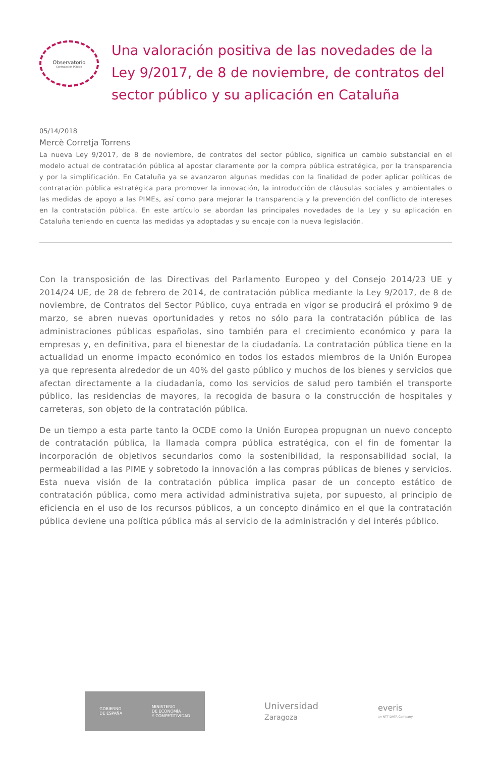Observatorio
Contratación Pública
Una valoración positiva de las novedades de la Ley 9/2017, de 8 de noviembre, de contratos del sector público y su aplicación en Cataluña
05/14/2018
Mercè Corretja Torrens
La nueva Ley 9/2017, de 8 de noviembre, de contratos del sector público, significa un cambio substancial en el modelo actual de contratación pública al apostar claramente por la compra pública estratégica, por la transparencia y por la simplificación. En Cataluña ya se avanzaron algunas medidas con la finalidad de poder aplicar políticas de contratación pública estratégica para promover la innovación, la introducción de cláusulas sociales y ambientales o las medidas de apoyo a las PIMEs, así como para mejorar la transparencia y la prevención del conflicto de intereses en la contratación pública. En este artículo se abordan las principales novedades de la Ley y su aplicación en Cataluña teniendo en cuenta las medidas ya adoptadas y su encaje con la nueva legislación.
Con la transposición de las Directivas del Parlamento Europeo y del Consejo 2014/23 UE y 2014/24 UE, de 28 de febrero de 2014, de contratación pública mediante la Ley 9/2017, de 8 de noviembre, de Contratos del Sector Público, cuya entrada en vigor se producirá el próximo 9 de marzo, se abren nuevas oportunidades y retos no sólo para la contratación pública de las administraciones públicas españolas, sino también para el crecimiento económico y para la empresas y, en definitiva, para el bienestar de la ciudadanía. La contratación pública tiene en la actualidad un enorme impacto económico en todos los estados miembros de la Unión Europea ya que representa alrededor de un 40% del gasto público y muchos de los bienes y servicios que afectan directamente a la ciudadanía, como los servicios de salud pero también el transporte público, las residencias de mayores, la recogida de basura o la construcción de hospitales y carreteras, son objeto de la contratación pública.
De un tiempo a esta parte tanto la OCDE como la Unión Europea propugnan un nuevo concepto de contratación pública, la llamada compra pública estratégica, con el fin de fomentar la incorporación de objetivos secundarios como la sostenibilidad, la responsabilidad social, la permeabilidad a las PIME y sobretodo la innovación a las compras públicas de bienes y servicios. Esta nueva visión de la contratación pública implica pasar de un concepto estático de contratación pública, como mera actividad administrativa sujeta, por supuesto, al principio de eficiencia en el uso de los recursos públicos, a un concepto dinámico en el que la contratación pública deviene una política pública más al servicio de la administración y del interés público.
GOBIERNO
DE ESPAÑA MINISTERIO
DE ECONOMÍA
Y COMPETITIVIDAD
Universidad
Zaragoza
everis
an NTT DATA Company